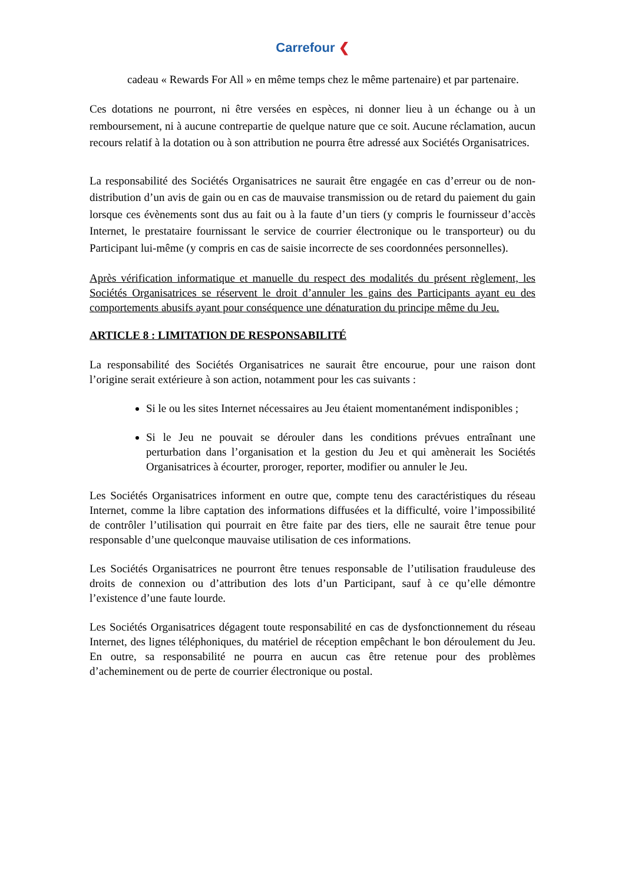Carrefour ❮
cadeau « Rewards For All » en même temps chez le même partenaire) et par partenaire.
Ces dotations ne pourront, ni être versées en espèces, ni donner lieu à un échange ou à un remboursement, ni à aucune contrepartie de quelque nature que ce soit. Aucune réclamation, aucun recours relatif à la dotation ou à son attribution ne pourra être adressé aux Sociétés Organisatrices.
La responsabilité des Sociétés Organisatrices ne saurait être engagée en cas d’erreur ou de non- distribution d’un avis de gain ou en cas de mauvaise transmission ou de retard du paiement du gain lorsque ces évènements sont dus au fait ou à la faute d’un tiers (y compris le fournisseur d’accès Internet, le prestataire fournissant le service de courrier électronique ou le transporteur) ou du Participant lui-même (y compris en cas de saisie incorrecte de ses coordonnées personnelles).
Après vérification informatique et manuelle du respect des modalités du présent règlement, les Sociétés Organisatrices se réservent le droit d’annuler les gains des Participants ayant eu des comportements abusifs ayant pour conséquence une dénaturation du principe même du Jeu.
ARTICLE 8 : LIMITATION DE RESPONSABILITÉ
La responsabilité des Sociétés Organisatrices ne saurait être encourue, pour une raison dont l’origine serait extérieure à son action, notamment pour les cas suivants :
Si le ou les sites Internet nécessaires au Jeu étaient momentanément indisponibles ;
Si le Jeu ne pouvait se dérouler dans les conditions prévues entraînant une perturbation dans l’organisation et la gestion du Jeu et qui amènerait les Sociétés Organisatrices à écourter, proroger, reporter, modifier ou annuler le Jeu.
Les Sociétés Organisatrices informent en outre que, compte tenu des caractéristiques du réseau Internet, comme la libre captation des informations diffusées et la difficulté, voire l’impossibilité de contrôler l’utilisation qui pourrait en être faite par des tiers, elle ne saurait être tenue pour responsable d’une quelconque mauvaise utilisation de ces informations.
Les Sociétés Organisatrices ne pourront être tenues responsable de l’utilisation frauduleuse des droits de connexion ou d’attribution des lots d’un Participant, sauf à ce qu’elle démontre l’existence d’une faute lourde.
Les Sociétés Organisatrices dégagent toute responsabilité en cas de dysfonctionnement du réseau Internet, des lignes téléphoniques, du matériel de réception empêchant le bon déroulement du Jeu. En outre, sa responsabilité ne pourra en aucun cas être retenue pour des problèmes d’acheminement ou de perte de courrier électronique ou postal.